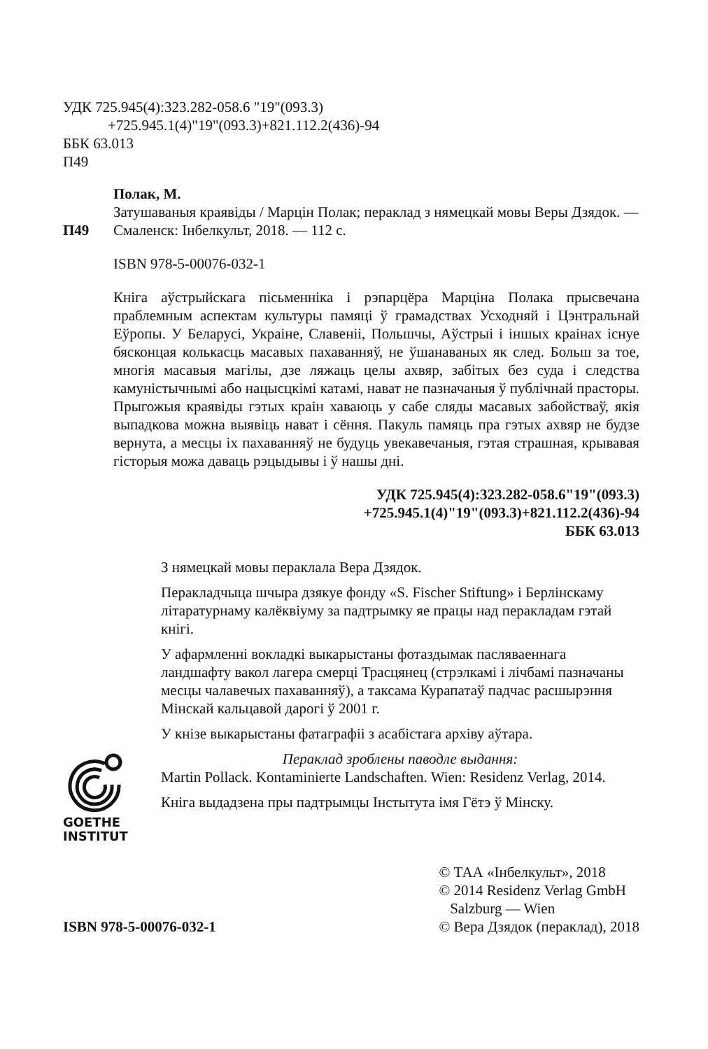УДК 725.945(4):323.282-058.6 "19"(093.3)
+725.945.1(4)"19"(093.3)+821.112.2(436)-94
ББК 63.013
П49
П49 Полак, М.
Затушаваныя краявіды / Марцін Полак; пераклад з нямецкай мовы Веры Дзядок. — Смаленск: Інбелкульт, 2018. — 112 с.
ISBN 978-5-00076-032-1
Кніга аўстрыйскага пісьменніка і рэпарцёра Марціна Полака прысвечана праблемным аспектам культуры памяці ў грамадствах Усходняй і Цэнтральнай Еўропы. У Беларусі, Украіне, Славеніі, Польшчы, Аўстрыі і іншых краінах існуе бясконцая колькасць масавых пахаванняў, не ўшанаваных як след. Больш за тое, многія масавыя магілы, дзе ляжаць целы ахвяр, забітых без суда і следства камуністычнымі або нацысцкімі катамі, нават не пазначаныя ў публічнай прасторы. Прыгожыя краявіды гэтых краін хаваюць у сабе сляды масавых забойстваў, якія выпадкова можна выявіць нават і сёння. Пакуль памяць пра гэтых ахвяр не будзе вернута, а месцы іх пахаванняў не будуць увекавечаныя, гэтая страшная, крывавая гісторыя можа даваць рэцыдывы і ў нашы дні.
УДК 725.945(4):323.282-058.6"19"(093.3)
+725.945.1(4)"19"(093.3)+821.112.2(436)-94
ББК 63.013
З нямецкай мовы пераклала Вера Дзядок.
Перакладчыца шчыра дзякуе фонду «S. Fischer Stiftung» і Берлінскаму літаратурнаму калёквіуму за падтрымку яе працы над перакладам гэтай кнігі.
У афармленні вокладкі выкарыстаны фотаздымак пасляваеннага ландшафту вакол лагера смерці Трасцянец (стрэлкамі і лічбамі пазначаны месцы чалавечых пахаванняў), а таксама Курапатаў падчас расшырэння Мінскай кальцавой дарогі ў 2001 г.
У кнізе выкарыстаны фатаграфіі з асабістага архіву аўтара.
GOETHE
INSTITUT
Пераклад зроблены паводле выдання:
Martin Pollack. Kontaminierte Landschaften. Wien: Residenz Verlag, 2014.
Кніга выдадзена пры падтрымцы Інстытута імя Гётэ ў Мінску.
ISBN 978-5-00076-032-1 © ТАА «Інбелкульт», 2018
© 2014 Residenz Verlag GmbH
Salzburg — Wien
© Вера Дзядок (пераклад), 2018